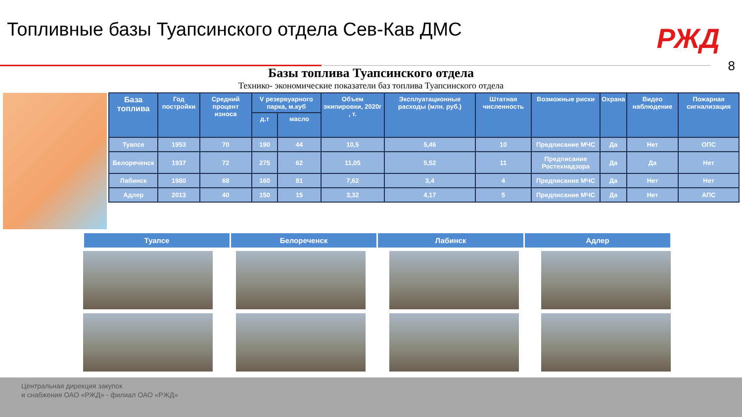Топливные базы Туапсинского отдела Сев-Кав ДМС
РЖД
8 Базы топлива Туапсинского отдела
Технико- экономические показатели баз топлива Туапсинского отдела
| База топлива | Год постройки | Средний процент износа | V резервуарного парка, м.куб | | Объем экипировки, 2020г , т. | Эксплуатационные расходы (млн. руб.) | Штатная численность | Возможные риски | Охрана | Видео наблюдение | Пожарная сигнализация |
| --- | --- | --- | --- | --- | --- | --- | --- | --- | --- | --- | --- |
| | | | д.т | масло | | | | | | | |
| Туапсе | 1953 | 70 | 190 | 44 | 10,5 | 5,46 | 10 | Предписание МЧС | Да | Нет | ОПС |
| Белореченск | 1937 | 72 | 275 | 62 | 11,05 | 5,52 | 11 | Предписание Ростехнадзора | Да | Да | Нет |
| Лабинск | 1980 | 68 | 160 | 81 | 7,62 | 3,4 | 4 | Предписание МЧС | Да | Нет | Нет |
| Адлер | 2013 | 40 | 150 | 15 | 3,32 | 4,17 | 5 | Предписание МЧС | Да | Нет | АПС |
Туапсе Белореченск Лабинск Адлер
Центральная дирекция закупок
и снабжения ОАО «РЖД» - филиал ОАО «РЖД»